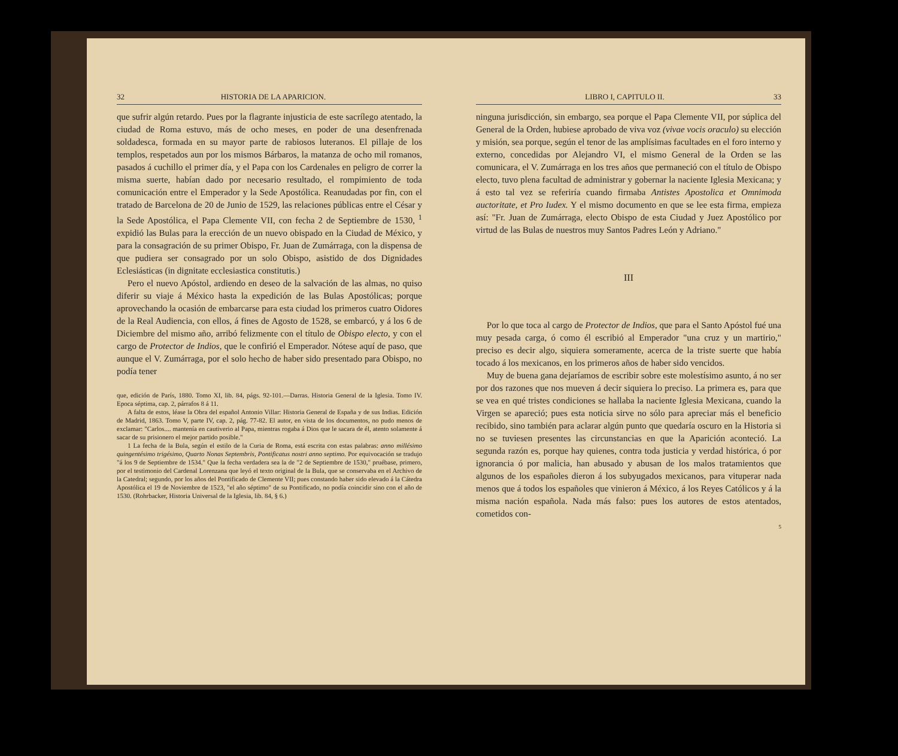32 HISTORIA DE LA APARICION.
que sufrir algún retardo. Pues por la flagrante injusticia de este sacrílego atentado, la ciudad de Roma estuvo, más de ocho meses, en poder de una desenfrenada soldadesca, formada en su mayor parte de rabiosos luteranos. El pillaje de los templos, respetados aun por los mismos Bárbaros, la matanza de ocho mil romanos, pasados á cuchillo el primer día, y el Papa con los Cardenales en peligro de correr la misma suerte, habían dado por necesario resultado, el rompimiento de toda comunicación entre el Emperador y la Sede Apostólica. Reanudadas por fin, con el tratado de Barcelona de 20 de Junio de 1529, las relaciones públicas entre el César y la Sede Apostólica, el Papa Clemente VII, con fecha 2 de Septiembre de 1530, <sup>1</sup> expidió las Bulas para la erección de un nuevo obispado en la Ciudad de México, y para la consagración de su primer Obispo, Fr. Juan de Zumárraga, con la dispensa de que pudiera ser consagrado por un solo Obispo, asistido de dos Dignidades Eclesiásticas (in dignitate ecclesiastica constitutis.)
Pero el nuevo Apóstol, ardiendo en deseo de la salvación de las almas, no quiso diferir su viaje á México hasta la expedición de las Bulas Apostólicas; porque aprovechando la ocasión de embarcarse para esta ciudad los primeros cuatro Oidores de la Real Audiencia, con ellos, á fines de Agosto de 1528, se embarcó, y á los 6 de Diciembre del mismo año, arribó felizmente con el título de Obispo electo, y con el cargo de Protector de Indios, que le confirió el Emperador. Nótese aquí de paso, que aunque el V. Zumárraga, por el solo hecho de haber sido presentado para Obispo, no podía tener
que, edición de París, 1880. Tomo XI, lib. 84, págs. 92-101.—Darras. Historia General de la Iglesia. Tomo IV. Epoca séptima, cap. 2, párrafos 8 á 11.
A falta de estos, léase la Obra del español Antonio Villar: Historia General de España y de sus Indias. Edición de Madrid, 1863. Tomo V, parte IV, cap. 2, pág. 77-82. El autor, en vista de los documentos, no pudo menos de exclamar: "Carlos.... mantenía en cautiverio al Papa, mientras rogaba á Dios que le sacara de él, atento solamente á sacar de su prisionero el mejor partido posible."
1 La fecha de la Bula, según el estilo de la Curia de Roma, está escrita con estas palabras: anno millésimo quingentésimo trigésimo, Quarto Nonas Septembris, Pontificatus nostri anno septimo. Por equivocación se tradujo "á los 9 de Septiembre de 1534." Que la fecha verdadera sea la de "2 de Septiembre de 1530," pruébase, primero, por el testimonio del Cardenal Lorenzana que leyó el texto original de la Bula, que se conservaba en el Archivo de la Catedral; segundo, por los años del Pontificado de Clemente VII; pues constando haber sido elevado á la Cátedra Apostólica el 19 de Noviembre de 1523, "el año séptimo" de su Pontificado, no podía coincidir sino con el año de 1530. (Rohrbacker, Historia Universal de la Iglesia, lib. 84, § 6.)
LIBRO I, CAPITULO II. 33
ninguna jurisdicción, sin embargo, sea porque el Papa Clemente VII, por súplica del General de la Orden, hubiese aprobado de viva voz (vivae vocis oraculo) su elección y misión, sea porque, según el tenor de las amplísimas facultades en el foro interno y externo, concedidas por Alejandro VI, el mismo General de la Orden se las comunicara, el V. Zumárraga en los tres años que permaneció con el título de Obispo electo, tuvo plena facultad de administrar y gobernar la naciente Iglesia Mexicana; y á esto tal vez se referiría cuando firmaba Antistes Apostolica et Omnimoda auctoritate, et Pro Iudex. Y el mismo documento en que se lee esta firma, empieza así: "Fr. Juan de Zumárraga, electo Obispo de esta Ciudad y Juez Apostólico por virtud de las Bulas de nuestros muy Santos Padres León y Adriano."
III
Por lo que toca al cargo de Protector de Indios, que para el Santo Apóstol fué una muy pesada carga, ó como él escribió al Emperador "una cruz y un martirio," preciso es decir algo, siquiera someramente, acerca de la triste suerte que había tocado á los mexicanos, en los primeros años de haber sido vencidos.
Muy de buena gana dejaríamos de escribir sobre este molestísimo asunto, á no ser por dos razones que nos mueven á decir siquiera lo preciso. La primera es, para que se vea en qué tristes condiciones se hallaba la naciente Iglesia Mexicana, cuando la Virgen se apareció; pues esta noticia sirve no sólo para apreciar más el beneficio recibido, sino también para aclarar algún punto que quedaría oscuro en la Historia si no se tuviesen presentes las circunstancias en que la Aparición aconteció. La segunda razón es, porque hay quienes, contra toda justicia y verdad histórica, ó por ignorancia ó por malicia, han abusado y abusan de los malos tratamientos que algunos de los españoles dieron á los subyugados mexicanos, para vituperar nada menos que á todos los españoles que vinieron á México, á los Reyes Católicos y á la misma nación española. Nada más falso: pues los autores de estos atentados, cometidos con-
5